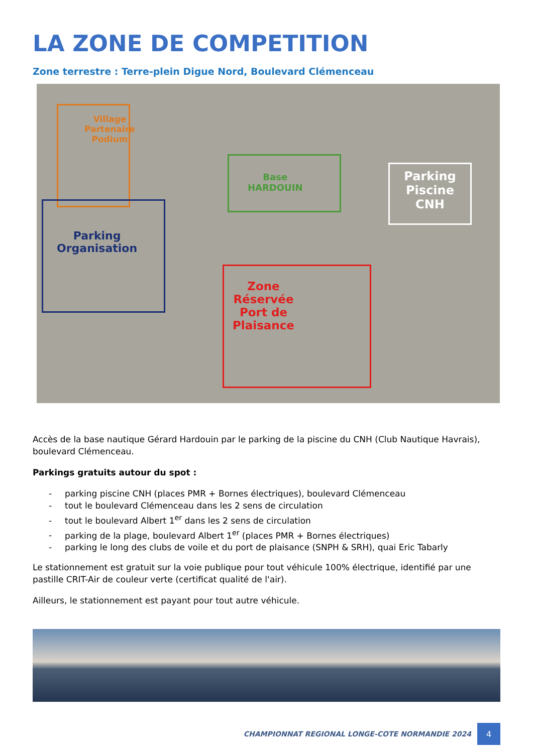LA ZONE DE COMPETITION
Zone terrestre : Terre-plein Digue Nord, Boulevard Clémenceau
Village
Partenaire
Podium
Parking
Organisation
Base
HARDOUIN
Parking
Piscine
CNH
Zone
Réservée
Port de
Plaisance
Accès de la base nautique Gérard Hardouin par le parking de la piscine du CNH (Club Nautique Havrais), boulevard Clémenceau.
Parkings gratuits autour du spot :
- parking piscine CNH (places PMR + Bornes électriques), boulevard Clémenceau
- tout le boulevard Clémenceau dans les 2 sens de circulation
- tout le boulevard Albert 1<sup>er</sup> dans les 2 sens de circulation
- parking de la plage, boulevard Albert 1<sup>er</sup> (places PMR + Bornes électriques)
- parking le long des clubs de voile et du port de plaisance (SNPH & SRH), quai Eric Tabarly
Le stationnement est gratuit sur la voie publique pour tout véhicule 100% électrique, identifié par une pastille CRIT-Air de couleur verte (certificat qualité de l'air).
Ailleurs, le stationnement est payant pour tout autre véhicule.
CHAMPIONNAT REGIONAL LONGE-COTE NORMANDIE 2024
4